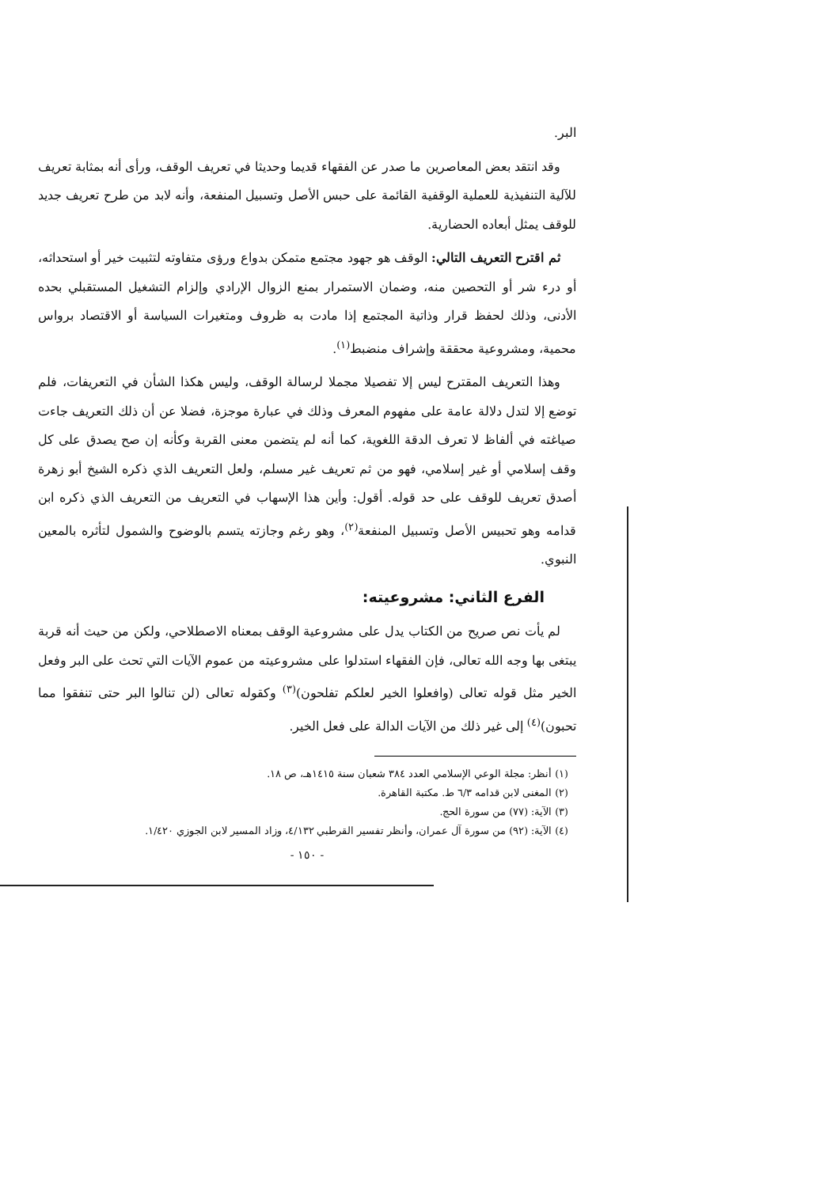البر.
وقد انتقد بعض المعاصرين ما صدر عن الفقهاء قديما وحديثا في تعريف الوقف، ورأى أنه بمثابة تعريف للآلية التنفيذية للعملية الوقفية القائمة على حبس الأصل وتسبيل المنفعة، وأنه لابد من طرح تعريف جديد للوقف يمثل أبعاده الحضارية.
ثم اقترح التعريف التالي: الوقف هو جهود مجتمع متمكن بدواع ورؤى متفاوته لتثبيت خير أو استحداثه، أو درء شر أو التحصين منه، وضمان الاستمرار بمنع الزوال الإرادي وإلزام التشغيل المستقبلي بحده الأدنى، وذلك لحفظ قرار وذاتية المجتمع إذا مادت به ظروف ومتغيرات السياسة أو الاقتصاد برواس محمية، ومشروعية محققة وإشراف منضبط<sup>(١)</sup>.
وهذا التعريف المقترح ليس إلا تفصيلا مجملا لرسالة الوقف، وليس هكذا الشأن في التعريفات، فلم توضع إلا لتدل دلالة عامة على مفهوم المعرف وذلك في عبارة موجزة، فضلا عن أن ذلك التعريف جاءت صياغته في ألفاظ لا تعرف الدقة اللغوية، كما أنه لم يتضمن معنى القربة وكأنه إن صح يصدق على كل وقف إسلامي أو غير إسلامي، فهو من ثم تعريف غير مسلم، ولعل التعريف الذي ذكره الشيخ أبو زهرة أصدق تعريف للوقف على حد قوله. أقول: وأين هذا الإسهاب في التعريف من التعريف الذي ذكره ابن قدامه وهو تحبيس الأصل وتسبيل المنفعة<sup>(٢)</sup>، وهو رغم وجازته يتسم بالوضوح والشمول لتأثره بالمعين النبوي.
الفرع الثاني: مشروعيته:
لم يأت نص صريح من الكتاب يدل على مشروعية الوقف بمعناه الاصطلاحي، ولكن من حيث أنه قربة يبتغى بها وجه الله تعالى، فإن الفقهاء استدلوا على مشروعيته من عموم الآيات التي تحث على البر وفعل الخير مثل قوله تعالى (وافعلوا الخير لعلكم تفلحون)<sup>(٣)</sup> وكقوله تعالى (لن تنالوا البر حتى تنفقوا مما تحبون)<sup>(٤)</sup> إلى غير ذلك من الآيات الدالة على فعل الخير.
(١) أنظر: مجلة الوعي الإسلامي العدد ٣٨٤ شعبان سنة ١٤١٥هـ، ص ١٨.
(٢) المغنى لابن قدامه ٦/٣ ط. مكتبة القاهرة.
(٣) الآية: (٧٧) من سورة الحج.
(٤) الآية: (٩٢) من سورة آل عمران، وأنظر تفسير القرطبي ٤/١٣٢، وزاد المسير لابن الجوزي ١/٤٢٠.
- ١٥٠ -